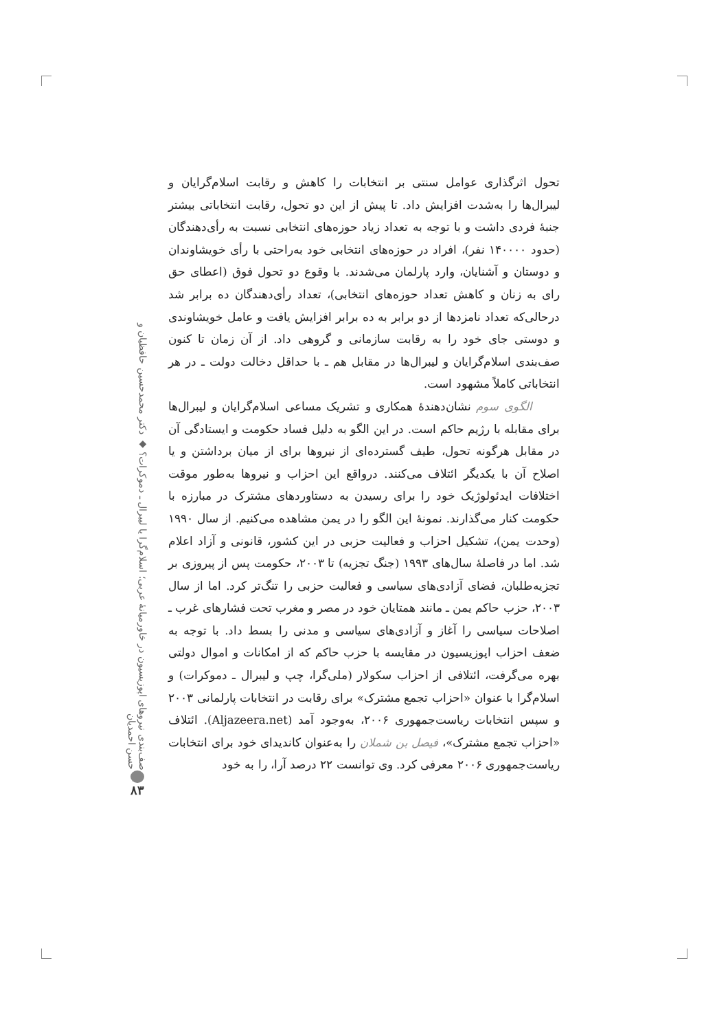تحول اثرگذاری عوامل سنتی بر انتخابات را کاهش و رقابت اسلام‌گرایان و لیبرال‌ها را به‌شدت افزایش داد. تا پیش از این دو تحول، رقابت انتخاباتی بیشتر جنبهٔ فردی داشت و با توجه به تعداد زیاد حوزه‌های انتخابی نسبت به رأی‌دهندگان (حدود ۱۴۰۰۰۰ نفر)، افراد در حوزه‌های انتخابی خود به‌راحتی با رأی خویشاوندان و دوستان و آشنایان، وارد پارلمان می‌شدند. با وقوع دو تحول فوق (اعطای حق رای به زنان و کاهش تعداد حوزه‌های انتخابی)، تعداد رأی‌دهندگان ده برابر شد درحالی‌که تعداد نامزدها از دو برابر به ده برابر افزایش یافت و عامل خویشاوندی و دوستی جای خود را به رقابت سازمانی و گروهی داد. از آن زمان تا کنون صف‌بندی اسلام‌گرایان و لیبرال‌ها در مقابل هم ـ با حداقل دخالت دولت ـ در هر انتخاباتی کاملاً مشهود است.
الگوی سوم نشان‌دهندهٔ همکاری و تشریک مساعی اسلام‌گرایان و لیبرال‌ها برای مقابله با رژیم حاکم است. در این الگو به دلیل فساد حکومت و ایستادگی آن در مقابل هرگونه تحول، طیف گسترده‌ای از نیروها برای از میان برداشتن و یا اصلاح آن با یکدیگر ائتلاف می‌کنند. درواقع این احزاب و نیروها به‌طور موقت اختلافات ایدئولوژیک خود را برای رسیدن به دستاوردهای مشترک در مبارزه با حکومت کنار می‌گذارند. نمونهٔ این الگو را در یمن مشاهده می‌کنیم. از سال ۱۹۹۰ (وحدت یمن)، تشکیل احزاب و فعالیت حزبی در این کشور، قانونی و آزاد اعلام شد. اما در فاصلهٔ سال‌های ۱۹۹۳ (جنگ تجزیه) تا ۲۰۰۳، حکومت پس از پیروزی بر تجزیه‌طلبان، فضای آزادی‌های سیاسی و فعالیت حزبی را تنگ‌تر کرد. اما از سال ۲۰۰۳، حزب حاکم یمن ـ مانند همتایان خود در مصر و مغرب تحت فشارهای غرب ـ اصلاحات سیاسی را آغاز و آزادی‌های سیاسی و مدنی را بسط داد. با توجه به ضعف احزاب اپوزیسیون در مقایسه با حزب حاکم که از امکانات و اموال دولتی بهره می‌گرفت، ائتلافی از احزاب سکولار (ملی‌گرا، چپ و لیبرال ـ دموکرات) و اسلام‌گرا با عنوان «احزاب تجمع مشترک» برای رقابت در انتخابات پارلمانی ۲۰۰۳ و سپس انتخابات ریاست‌جمهوری ۲۰۰۶، به‌وجود آمد (Aljazeera.net). ائتلاف «احزاب تجمع مشترک»، فیصل بن شملان را به‌عنوان کاندیدای خود برای انتخابات ریاست‌جمهوری ۲۰۰۶ معرفی کرد. وی توانست ۲۲ درصد آرا، را به خود
صف‌بندی نیروهای اپوزیسیون در خاورمیانهٔ عربی؛ اسلام‌گرا یا لیبرال ـ دموکرات؟ ◆ دکتر محمدحسین حافظیان و حسن احمدیان
۸۳